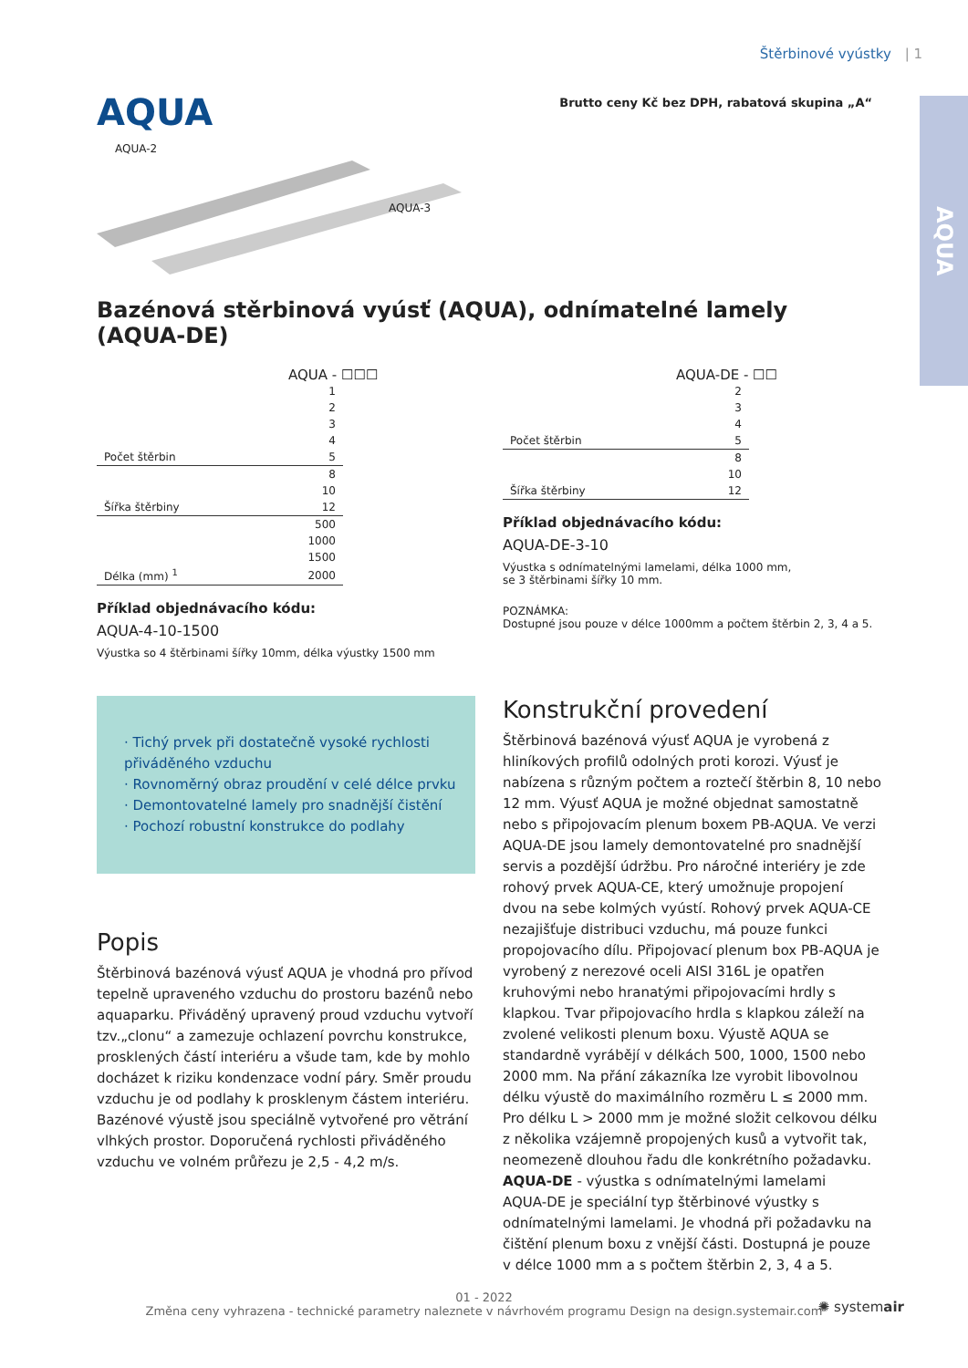Štěrbinové vyústky | 1
AQUA
Brutto ceny Kč bez DPH, rabatová skupina „A“
AQUA
AQUA-2
AQUA-3
Bazénová stěrbinová vyúsť (AQUA), odnímatelné lamely (AQUA-DE)
AQUA - ☐☐☐
| | 1 |
| | 2 |
| | 3 |
| | 4 |
| Počet štěrbin | 5 |
| | 8 |
| | 10 |
| Šířka štěrbiny | 12 |
| | 500 |
| | 1000 |
| | 1500 |
| Délka (mm) <sup>1</sup> | 2000 |
Příklad objednávacího kódu:
AQUA-4-10-1500
Výustka so 4 štěrbinami šířky 10mm, délka výustky 1500 mm
AQUA-DE - ☐☐
| | 2 |
| | 3 |
| | 4 |
| Počet štěrbin | 5 |
| | 8 |
| | 10 |
| Šířka štěrbiny | 12 |
Příklad objednávacího kódu:
AQUA-DE-3-10
Výustka s odnímatelnými lamelami, délka 1000 mm,
se 3 štěrbinami šířky 10 mm.
POZNÁMKA:
Dostupné jsou pouze v délce 1000mm a počtem štěrbin 2, 3, 4 a 5.
· Tichý prvek při dostatečně vysoké rychlosti přiváděného vzduchu
· Rovnoměrný obraz proudění v celé délce prvku
· Demontovatelné lamely pro snadnější čistění
· Pochozí robustní konstrukce do podlahy
Popis
Štěrbinová bazénová výusť AQUA je vhodná pro přívod tepelně upraveného vzduchu do prostoru bazénů nebo aquaparku. Přiváděný upravený proud vzduchu vytvoří tzv.„clonu“ a zamezuje ochlazení povrchu konstrukce, prosklených částí interiéru a všude tam, kde by mohlo docházet k riziku kondenzace vodní páry. Směr proudu vzduchu je od podlahy k prosklenym částem interiéru. Bazénové výustě jsou speciálně vytvořené pro větrání vlhkých prostor. Doporučená rychlosti přiváděného vzduchu ve volném průřezu je 2,5 - 4,2 m/s.
Konstrukční provedení
Štěrbinová bazénová výusť AQUA je vyrobená z hliníkových profilů odolných proti korozi. Výusť je nabízena s různým počtem a roztečí štěrbin 8, 10 nebo 12 mm. Výusť AQUA je možné objednat samostatně nebo s připojovacím plenum boxem PB-AQUA. Ve verzi AQUA-DE jsou lamely demontovatelné pro snadnější servis a pozdější údržbu. Pro náročné interiéry je zde rohový prvek AQUA-CE, který umožnuje propojení dvou na sebe kolmých vyústí. Rohový prvek AQUA-CE nezajišťuje distribuci vzduchu, má pouze funkci propojovacího dílu. Připojovací plenum box PB-AQUA je vyrobený z nerezové oceli AISI 316L je opatřen kruhovými nebo hranatými připojovacími hrdly s klapkou. Tvar připojovacího hrdla s klapkou záleží na zvolené velikosti plenum boxu. Výustě AQUA se standardně vyrábějí v délkách 500, 1000, 1500 nebo 2000 mm. Na přání zákazníka lze vyrobit libovolnou délku výustě do maximálního rozměru L ≤ 2000 mm. Pro délku L > 2000 mm je možné složit celkovou délku z několika vzájemně propojených kusů a vytvořit tak, neomezeně dlouhou řadu dle konkrétního požadavku.
AQUA-DE - výustka s odnímatelnými lamelami
AQUA-DE je speciální typ štěrbinové výustky s odnímatelnými lamelami. Je vhodná při požadavku na čištění plenum boxu z vnější části. Dostupná je pouze v délce 1000 mm a s počtem štěrbin 2, 3, 4 a 5.
01 - 2022
Změna ceny vyhrazena - technické parametry naleznete v návrhovém programu Design na design.systemair.com
✺ systemair